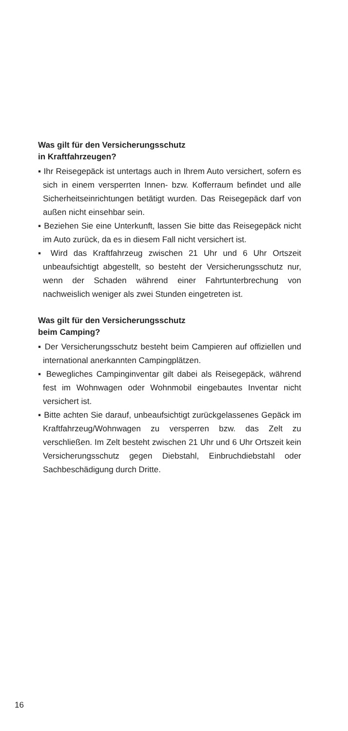Was gilt für den Versicherungsschutz
in Kraftfahrzeugen?
▪ Ihr Reisegepäck ist untertags auch in Ihrem Auto versichert, sofern es sich in einem versperrten Innen- bzw. Kofferraum befindet und alle Sicherheitseinrichtungen betätigt wurden. Das Reisegepäck darf von außen nicht einsehbar sein.
▪ Beziehen Sie eine Unterkunft, lassen Sie bitte das Reisegepäck nicht im Auto zurück, da es in diesem Fall nicht versichert ist.
▪ Wird das Kraftfahrzeug zwischen 21 Uhr und 6 Uhr Ortszeit unbeaufsichtigt abgestellt, so besteht der Versicherungsschutz nur, wenn der Schaden während einer Fahrtunterbrechung von nachweislich weniger als zwei Stunden eingetreten ist.
Was gilt für den Versicherungsschutz
beim Camping?
▪ Der Versicherungsschutz besteht beim Campieren auf offiziellen und international anerkannten Campingplätzen.
▪ Bewegliches Campinginventar gilt dabei als Reisegepäck, während fest im Wohnwagen oder Wohnmobil eingebautes Inventar nicht versichert ist.
▪ Bitte achten Sie darauf, unbeaufsichtigt zurückgelassenes Gepäck im Kraftfahrzeug/Wohnwagen zu versperren bzw. das Zelt zu verschließen. Im Zelt besteht zwischen 21 Uhr und 6 Uhr Ortszeit kein Versicherungsschutz gegen Diebstahl, Einbruchdiebstahl oder Sachbeschädigung durch Dritte.
16